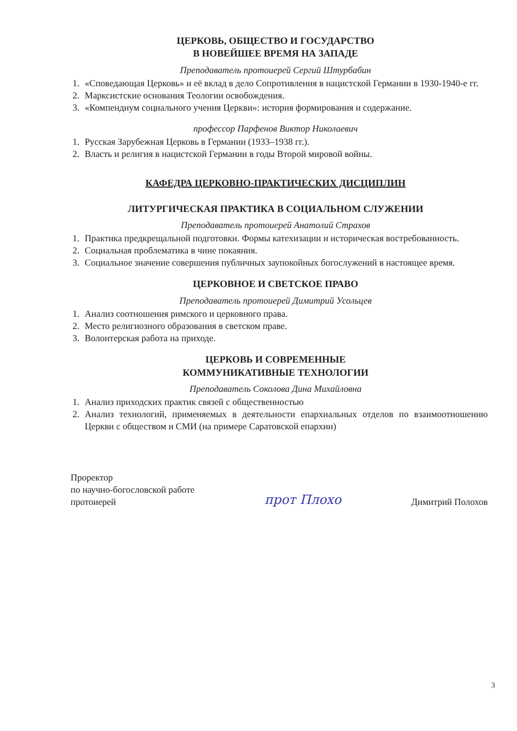ЦЕРКОВЬ, ОБЩЕСТВО И ГОСУДАРСТВО
В НОВЕЙШЕЕ ВРЕМЯ НА ЗАПАДЕ
Преподаватель протоиерей Сергий Штурбабин
1. «Споведающая Церковь» и её вклад в дело Сопротивления в нацистской Германии в 1930-1940-е гг.
2. Марксистские основания Теологии освобождения.
3. «Компендиум социального учения Церкви»: история формирования и содержание.
профессор Парфенов Виктор Николаевич
1. Русская Зарубежная Церковь в Германии (1933–1938 гг.).
2. Власть и религия в нацистской Германии в годы Второй мировой войны.
КАФЕДРА ЦЕРКОВНО-ПРАКТИЧЕСКИХ ДИСЦИПЛИН
ЛИТУРГИЧЕСКАЯ ПРАКТИКА В СОЦИАЛЬНОМ СЛУЖЕНИИ
Преподаватель протоиерей Анатолий Страхов
1. Практика предкрещальной подготовки. Формы катехизации и историческая востребованность.
2. Социальная проблематика в чине покаяния.
3. Социальное значение совершения публичных заупокойных богослужений в настоящее время.
ЦЕРКОВНОЕ И СВЕТСКОЕ ПРАВО
Преподаватель протоиерей Димитрий Усольцев
1. Анализ соотношения римского и церковного права.
2. Место религиозного образования в светском праве.
3. Волонтерская работа на приходе.
ЦЕРКОВЬ И СОВРЕМЕННЫЕ
КОММУНИКАТИВНЫЕ ТЕХНОЛОГИИ
Преподаватель Соколова Дина Михайловна
1. Анализ приходских практик связей с общественностью
2. Анализ технологий, применяемых в деятельности епархиальных отделов по взаимоотношению Церкви с обществом и СМИ (на примере Саратовской епархии)
Проректор
по научно-богословской работе
протоиерей
прот Плохо
Димитрий Полохов
3